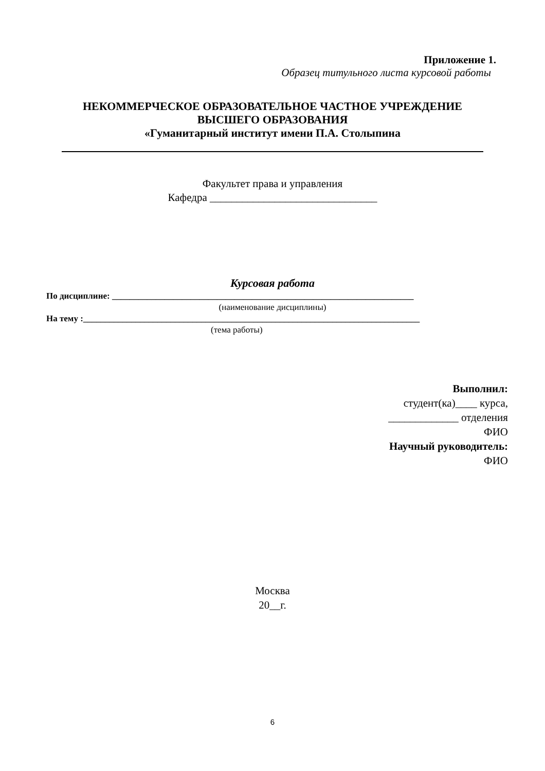Приложение 1.
Образец титульного листа курсовой работы
НЕКОММЕРЧЕСКОЕ ОБРАЗОВАТЕЛЬНОЕ ЧАСТНОЕ УЧРЕЖДЕНИЕ
ВЫСШЕГО ОБРАЗОВАНИЯ
«Гуманитарный институт имени П.А. Столыпина
Факультет права и управления
Кафедра _______________________________
Курсовая работа
По дисциплине: _____________________________________________________________________
(наименование дисциплины)
На тему :_____________________________________________________________________________
(тема работы)
Выполнил:
студент(ка)____ курса,
_____________ отделения
ФИО
Научный руководитель:
ФИО
Москва
20__г.
6